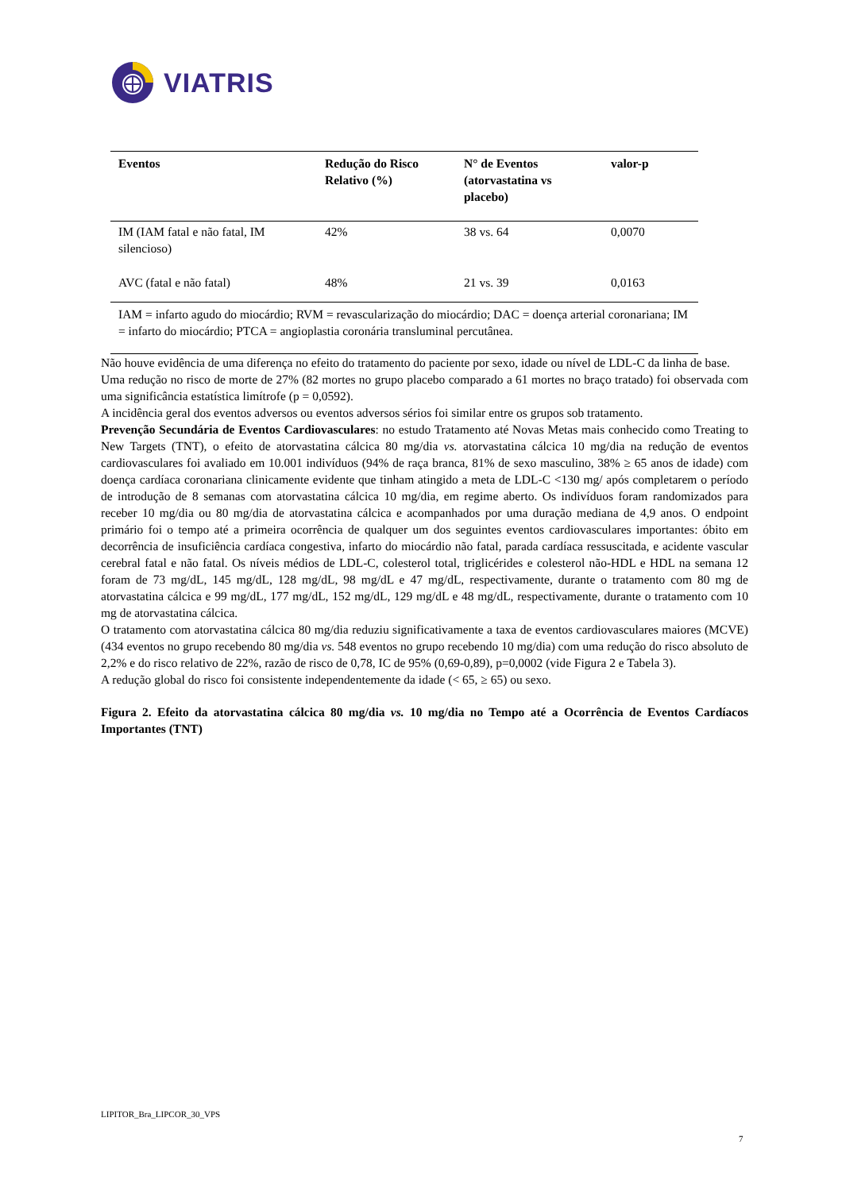VIATRIS
| Eventos | Redução do Risco Relativo (%) | N° de Eventos (atorvastatina vs placebo) | valor-p |
| --- | --- | --- | --- |
| IM (IAM fatal e não fatal, IM silencioso) | 42% | 38 vs. 64 | 0,0070 |
| AVC (fatal e não fatal) | 48% | 21 vs. 39 | 0,0163 |
| IAM = infarto agudo do miocárdio; RVM = revascularização do miocárdio; DAC = doença arterial coronariana; IM = infarto do miocárdio; PTCA = angioplastia coronária transluminal percutânea. | | | |
Não houve evidência de uma diferença no efeito do tratamento do paciente por sexo, idade ou nível de LDL-C da linha de base.
Uma redução no risco de morte de 27% (82 mortes no grupo placebo comparado a 61 mortes no braço tratado) foi observada com uma significância estatística limítrofe (p = 0,0592).
A incidência geral dos eventos adversos ou eventos adversos sérios foi similar entre os grupos sob tratamento.
Prevenção Secundária de Eventos Cardiovasculares: no estudo Tratamento até Novas Metas mais conhecido como Treating to New Targets (TNT), o efeito de atorvastatina cálcica 80 mg/dia vs. atorvastatina cálcica 10 mg/dia na redução de eventos cardiovasculares foi avaliado em 10.001 indivíduos (94% de raça branca, 81% de sexo masculino, 38% ≥ 65 anos de idade) com doença cardíaca coronariana clinicamente evidente que tinham atingido a meta de LDL-C <130 mg/ após completarem o período de introdução de 8 semanas com atorvastatina cálcica 10 mg/dia, em regime aberto. Os indivíduos foram randomizados para receber 10 mg/dia ou 80 mg/dia de atorvastatina cálcica e acompanhados por uma duração mediana de 4,9 anos. O endpoint primário foi o tempo até a primeira ocorrência de qualquer um dos seguintes eventos cardiovasculares importantes: óbito em decorrência de insuficiência cardíaca congestiva, infarto do miocárdio não fatal, parada cardíaca ressuscitada, e acidente vascular cerebral fatal e não fatal. Os níveis médios de LDL-C, colesterol total, triglicérides e colesterol não-HDL e HDL na semana 12 foram de 73 mg/dL, 145 mg/dL, 128 mg/dL, 98 mg/dL e 47 mg/dL, respectivamente, durante o tratamento com 80 mg de atorvastatina cálcica e 99 mg/dL, 177 mg/dL, 152 mg/dL, 129 mg/dL e 48 mg/dL, respectivamente, durante o tratamento com 10 mg de atorvastatina cálcica.
O tratamento com atorvastatina cálcica 80 mg/dia reduziu significativamente a taxa de eventos cardiovasculares maiores (MCVE) (434 eventos no grupo recebendo 80 mg/dia vs. 548 eventos no grupo recebendo 10 mg/dia) com uma redução do risco absoluto de 2,2% e do risco relativo de 22%, razão de risco de 0,78, IC de 95% (0,69-0,89), p=0,0002 (vide Figura 2 e Tabela 3).
A redução global do risco foi consistente independentemente da idade (< 65, ≥ 65) ou sexo.
Figura 2. Efeito da atorvastatina cálcica 80 mg/dia vs. 10 mg/dia no Tempo até a Ocorrência de Eventos Cardíacos Importantes (TNT)
LIPITOR_Bra_LIPCOR_30_VPS
7